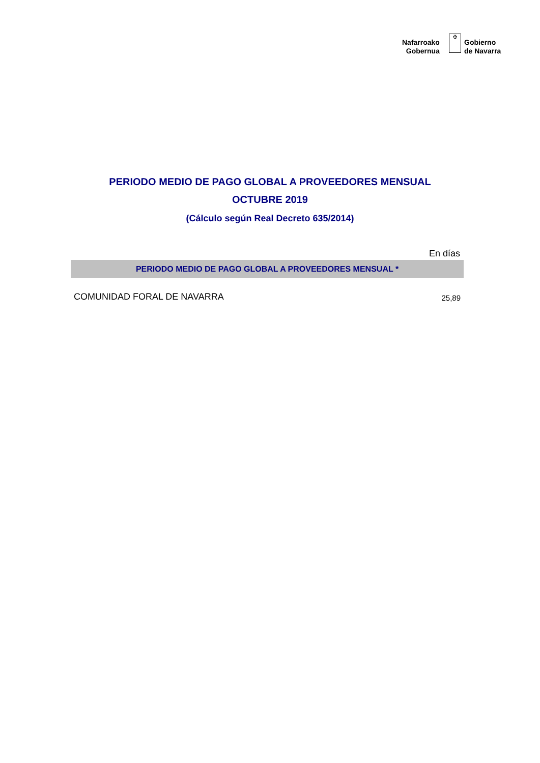Nafarroako
Gobernua
✠
Gobierno
de Navarra
PERIODO MEDIO DE PAGO GLOBAL A PROVEEDORES MENSUAL
OCTUBRE 2019
(Cálculo según Real Decreto 635/2014)
| En días | |
| PERIODO MEDIO DE PAGO GLOBAL A PROVEEDORES MENSUAL * | |
| COMUNIDAD FORAL DE NAVARRA | 25,89 |